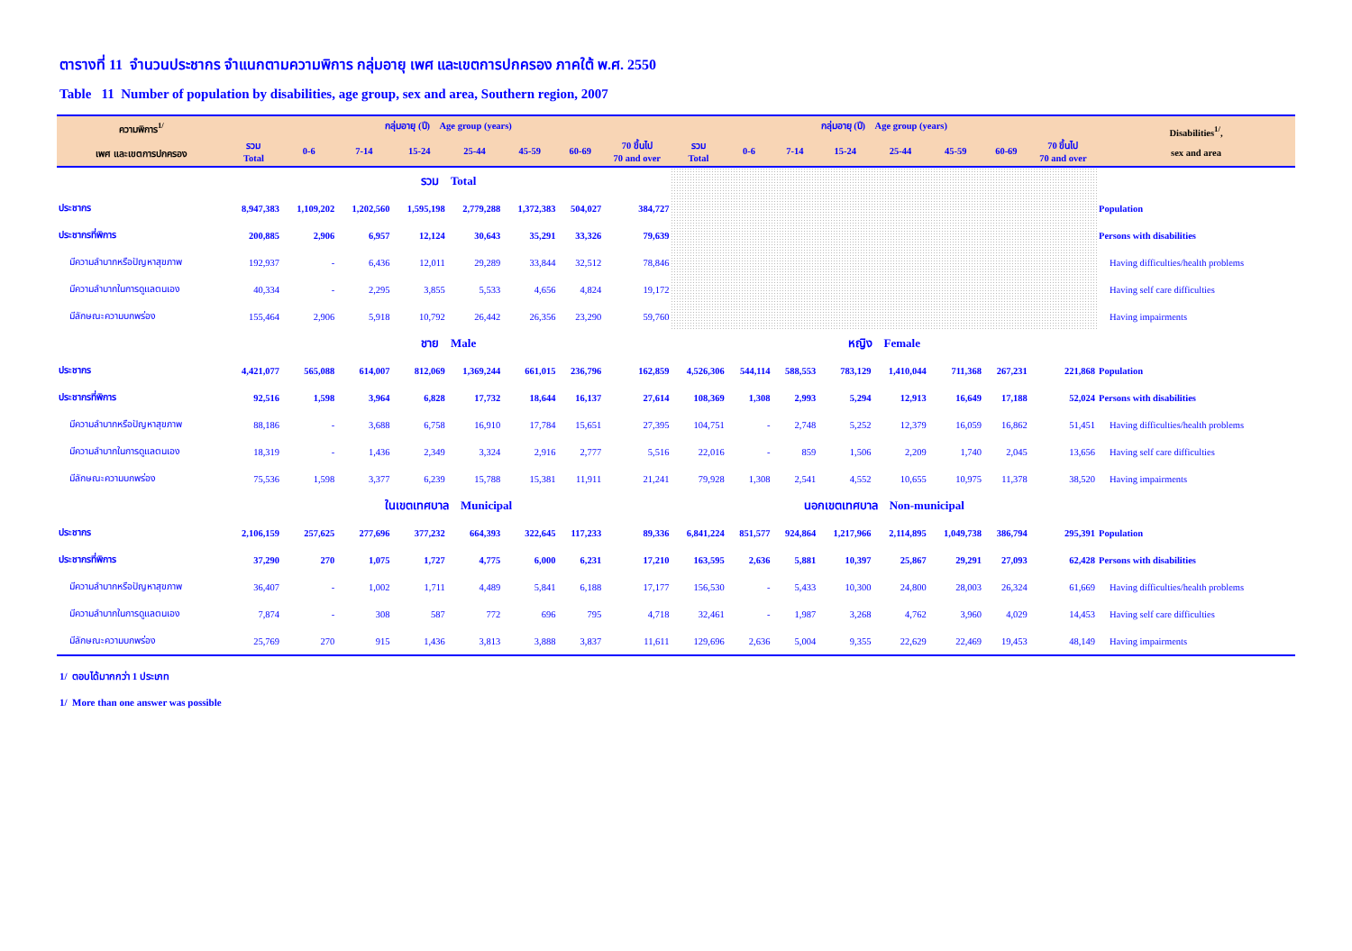ตารางที่ 11 จำนวนประชากร จำแนกตามความพิการ กลุ่มอายุ เพศ และเขตการปกครอง ภาคใต้ พ.ศ. 2550
Table 11 Number of population by disabilities, age group, sex and area, Southern region, 2007
| ความพิการ<sup>1/</sup> เพศ และเขตการปกครอง | กลุ่มอายุ (ปี) Age group (years) | | | | | | | | กลุ่มอายุ (ปี) Age group (years) | | | | | | | | Disabilities<sup>1/</sup>, sex and area |
| --- | --- | --- | --- | --- | --- | --- | --- | --- | --- | --- | --- | --- | --- | --- | --- | --- | --- |
| | รวม Total | 0-6 | 7-14 | 15-24 | 25-44 | 45-59 | 60-69 | 70 ขึ้นไป 70 and over | รวม Total | 0-6 | 7-14 | 15-24 | 25-44 | 45-59 | 60-69 | 70 ขึ้นไป 70 and over | |
| | รวม Total | | | | | | | | | | | | | | | | |
| ประชากร | 8,947,383 | 1,109,202 | 1,202,560 | 1,595,198 | 2,779,288 | 1,372,383 | 504,027 | 384,727 | | | | | | | | | Population |
| ประชากรที่พิการ | 200,885 | 2,906 | 6,957 | 12,124 | 30,643 | 35,291 | 33,326 | 79,639 | | | | | | | | | Persons with disabilities |
| มีความลำบากหรือปัญหาสุขภาพ | 192,937 | - | 6,436 | 12,011 | 29,289 | 33,844 | 32,512 | 78,846 | | | | | | | | | Having difficulties/health problems |
| มีความลำบากในการดูแลตนเอง | 40,334 | - | 2,295 | 3,855 | 5,533 | 4,656 | 4,824 | 19,172 | | | | | | | | | Having self care difficulties |
| มีลักษณะความบกพร่อง | 155,464 | 2,906 | 5,918 | 10,792 | 26,442 | 26,356 | 23,290 | 59,760 | | | | | | | | | Having impairments |
| | ชาย Male | | | | | | | | หญิง Female | | | | | | | | |
| ประชากร | 4,421,077 | 565,088 | 614,007 | 812,069 | 1,369,244 | 661,015 | 236,796 | 162,859 | 4,526,306 | 544,114 | 588,553 | 783,129 | 1,410,044 | 711,368 | 267,231 | 221,868 | Population |
| ประชากรที่พิการ | 92,516 | 1,598 | 3,964 | 6,828 | 17,732 | 18,644 | 16,137 | 27,614 | 108,369 | 1,308 | 2,993 | 5,294 | 12,913 | 16,649 | 17,188 | 52,024 | Persons with disabilities |
| มีความลำบากหรือปัญหาสุขภาพ | 88,186 | - | 3,688 | 6,758 | 16,910 | 17,784 | 15,651 | 27,395 | 104,751 | - | 2,748 | 5,252 | 12,379 | 16,059 | 16,862 | 51,451 | Having difficulties/health problems |
| มีความลำบากในการดูแลตนเอง | 18,319 | - | 1,436 | 2,349 | 3,324 | 2,916 | 2,777 | 5,516 | 22,016 | - | 859 | 1,506 | 2,209 | 1,740 | 2,045 | 13,656 | Having self care difficulties |
| มีลักษณะความบกพร่อง | 75,536 | 1,598 | 3,377 | 6,239 | 15,788 | 15,381 | 11,911 | 21,241 | 79,928 | 1,308 | 2,541 | 4,552 | 10,655 | 10,975 | 11,378 | 38,520 | Having impairments |
| | ในเขตเทศบาล Municipal | | | | | | | | นอกเขตเทศบาล Non-municipal | | | | | | | | |
| ประชากร | 2,106,159 | 257,625 | 277,696 | 377,232 | 664,393 | 322,645 | 117,233 | 89,336 | 6,841,224 | 851,577 | 924,864 | 1,217,966 | 2,114,895 | 1,049,738 | 386,794 | 295,391 | Population |
| ประชากรที่พิการ | 37,290 | 270 | 1,075 | 1,727 | 4,775 | 6,000 | 6,231 | 17,210 | 163,595 | 2,636 | 5,881 | 10,397 | 25,867 | 29,291 | 27,093 | 62,428 | Persons with disabilities |
| มีความลำบากหรือปัญหาสุขภาพ | 36,407 | - | 1,002 | 1,711 | 4,489 | 5,841 | 6,188 | 17,177 | 156,530 | - | 5,433 | 10,300 | 24,800 | 28,003 | 26,324 | 61,669 | Having difficulties/health problems |
| มีความลำบากในการดูแลตนเอง | 7,874 | - | 308 | 587 | 772 | 696 | 795 | 4,718 | 32,461 | - | 1,987 | 3,268 | 4,762 | 3,960 | 4,029 | 14,453 | Having self care difficulties |
| มีลักษณะความบกพร่อง | 25,769 | 270 | 915 | 1,436 | 3,813 | 3,888 | 3,837 | 11,611 | 129,696 | 2,636 | 5,004 | 9,355 | 22,629 | 22,469 | 19,453 | 48,149 | Having impairments |
1/ ตอบได้มากกว่า 1 ประเภท
1/ More than one answer was possible